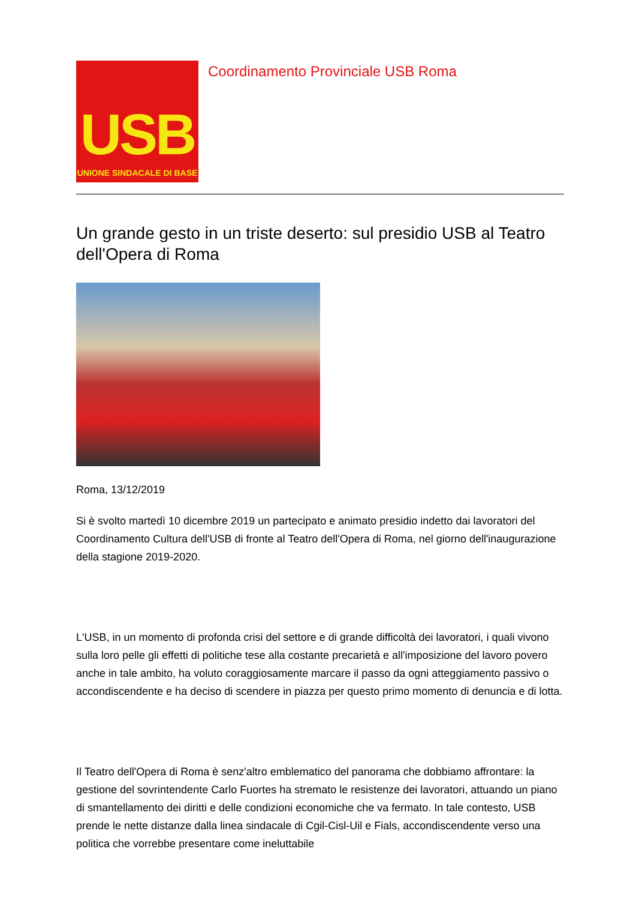USB
UNIONE SINDACALE DI BASE
Coordinamento Provinciale USB Roma
Un grande gesto in un triste deserto: sul presidio USB al Teatro dell'Opera di Roma
Roma, 13/12/2019
Si è svolto martedì 10 dicembre 2019 un partecipato e animato presidio indetto dai lavoratori del Coordinamento Cultura dell'USB di fronte al Teatro dell'Opera di Roma, nel giorno dell'inaugurazione della stagione 2019-2020.
L'USB, in un momento di profonda crisi del settore e di grande difficoltà dei lavoratori, i quali vivono sulla loro pelle gli effetti di politiche tese alla costante precarietà e all'imposizione del lavoro povero anche in tale ambito, ha voluto coraggiosamente marcare il passo da ogni atteggiamento passivo o accondiscendente e ha deciso di scendere in piazza per questo primo momento di denuncia e di lotta.
Il Teatro dell'Opera di Roma è senz'altro emblematico del panorama che dobbiamo affrontare: la gestione del sovrintendente Carlo Fuortes ha stremato le resistenze dei lavoratori, attuando un piano di smantellamento dei diritti e delle condizioni economiche che va fermato. In tale contesto, USB prende le nette distanze dalla linea sindacale di Cgil-Cisl-Uil e Fials, accondiscendente verso una politica che vorrebbe presentare come ineluttabile